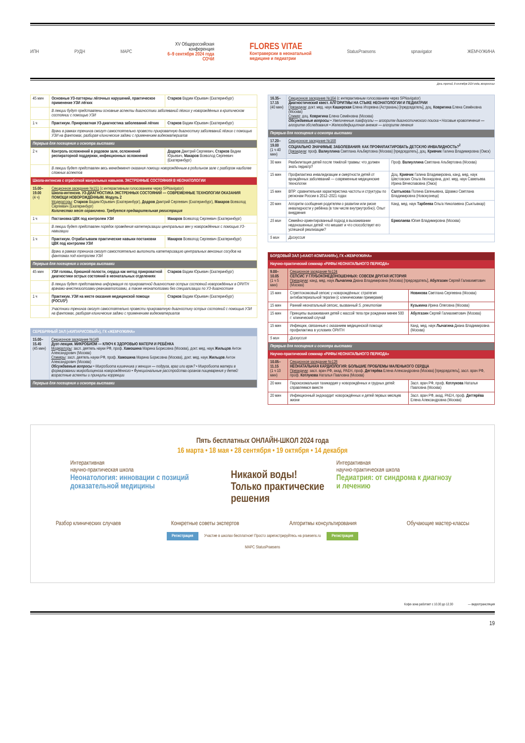ИПН РУДН МАРС
XV Общероссийская
конференция
6–9 сентября 2024 года
СОЧИ
FLORES VITAE
Контраверсии в неонатальной
медицине и педиатрии
StatusPraesens spnavigator ЖЕМЧУЖИНА
День третий, 8 сентября 2024 года, воскресенье
| 45 мин | Основные УЗ-паттерны лёгочных нарушений, практическое применение УЗИ лёгких | Старков Вадим Юрьевич (Екатеринбург) |
| | В лекции будут представлены основные аспекты диагностики заболеваний лёгких у новорождённых в критическом состоянии с помощью УЗИ | |
| 1 ч | Практикум. Прикроватная УЗ-диагностика заболеваний лёгких | Старков Вадим Юрьевич (Екатеринбург) |
| | Врачи в рамках тренинга смогут самостоятельно провести прикроватную диагностику заболеваний лёгких с помощью УЗИ на фантомах, разбирая клинические задачи с применением видеоматериалов | |
| Перерыв для посещения и осмотра выставки | | |
| 2 ч | Контроль осложнений в родовом зале, осложнений респираторной поддержки, инфекционных осложнений | Додров Дмитрий Сергеевич, Старков Вадим Юрьевич, Макаров Всеволод Сергеевич (Екатеринбург) |
| | В лекции будет представлен весь менеджмент оказания помощи новорождённым в родильном зале с разбором наиболее сложных аспектов | |
| Школа-интенсив с отработкой мануальных навыков. ЭКСТРЕННЫЕ СОСТОЯНИЯ В НЕОНАТОЛОГИИ | | |
| 15.00–19.00 (4 ч) | Секционное заседание №151 (с интерактивным голосованием через SPNavigator) Школа-интенсив. УЗ-ДИАГНОСТИКА ЭКСТРЕННЫХ СОСТОЯНИЙ — СОВРЕМЕННЫЕ ТЕХНОЛОГИИ ОКАЗАНИЯ ПОМОЩИ НОВОРОЖДЁННЫМ. Модуль 2 Модераторы : Старков Вадим Юрьевич (Екатеринбург), Додров Дмитрий Сергеевич (Екатеринбург), Макаров Всеволод Сергеевич (Екатеринбург) Количество мест ограничено. Требуется предварительная регистрация | |
| 1 ч | Постановка ЦВК под контролем УЗИ | Макаров Всеволод Сергеевич (Екатеринбург) |
| | В лекции будет представлен порядок проведения катетеризации центральных вен у новорождённых с помощью УЗ-навигации | |
| 1 ч | Практикум. Отрабатываем практические навыки постановки ЦВК под контролем УЗИ | Макаров Всеволод Сергеевич (Екатеринбург) |
| | Врачи в рамках тренинга смогут самостоятельно выполнить катетеризацию центральных венозных сосудов на фантомах под контролем УЗИ | |
| Перерыв для посещения и осмотра выставки | | |
| 45 мин | УЗИ головы, брюшной полости, сердца как метод прикроватной диагностики острых состояний в неонатальных отделениях | Старков Вадим Юрьевич (Екатеринбург) |
| | В лекции будет представлена информация по прикроватной диагностике острых состояний новорождённых в ОРИТН врачами-анестезиологами-реаниматологами, а также неонатологами без специализации по УЗ-диагностике | |
| 1 ч | Практикум. УЗИ на месте оказания медицинской помощи (POCUS*) | Старков Вадим Юрьевич (Екатеринбург) |
| | Участники тренинга смогут самостоятельно провести прикроватную диагностику острых состояний с помощью УЗИ на фантомах, разбирая клинические задачи с применением видеоматериалов | |
| СЕРЕБРЯНЫЙ ЗАЛ («КИПАРИСОВЫЙ»), ГК «ЖЕМЧУЖИНА» | |
| 15.00–15.45 (45 мин) | Секционное заседание №149 Дуэт-лекция. МИКРОБИОМ — КЛЮЧ К ЗДОРОВЬЮ МАТЕРИ И РЕБЁНКА Модераторы : засл. деятель науки РФ, проф. Хамошина Марина Борисовна (Москва), докт. мед. наук Жильцов Антон Александрович (Москва) Спикеры : засл. деятель науки РФ, проф. Хамошина Марина Борисовна (Москва), докт. мед. наук Жильцов Антон Александрович (Москва) Обсуждаемые вопросы • Микробиота кишечника у женщин — подруга, враг или врач? • Микробиота матери в формировании микробиоценоза новорождённого • Функциональные расстройства органов пищеварения у детей: возрастные аспекты и принципы коррекции |
| Перерыв для посещения и осмотра выставки | |
| 16.35–17.15 (40 мин) | Секционное заседание №164 (с интерактивным голосованием через SPNavigator) Диагностический квест. АЛГОРИТМЫ НА СТЫКЕ НЕОНАТОЛОГИИ И ПЕДИАТРИИ Президиум : докт. мед. наук Каширская Елена Игоревна (Астрахань) [председатель], доц. Ковригина Елена Семёновна (Москва) Спикер : доц. Ковригина Елена Семёновна (Москва) Обсуждаемые вопросы • Увеличенные лимфоузлы — алгоритм диагностического поиска • Носовые кровотечения — алгоритм обследования • Железодефицитная анемия — алгоритм лечения | |
| Перерыв для посещения и осмотра выставки | | |
| 17.20–19.00 (1 ч 40 мин) | Секционное заседание №168 СОЦИАЛЬНО ЗНАЧИМЫЕ ЗАБОЛЕВАНИЯ: КАК ПРОФИЛАКТИРОВАТЬ ДЕТСКУЮ ИНВАЛИДНОСТЬ?<sup>2</sup> Президиум : проф. Валиуллина Светлана Альбертовна (Москва) [председатель], доц. Кривчик Галина Владимировна (Омск) | |
| 30 мин | Реабилитация детей после тяжёлой травмы: что должен знать педиатр? | Проф. Валиуллина Светлана Альбертовна (Москва) |
| 15 мин | Профилактика инвалидизации и смертности детей от врождённых заболеваний — современные медицинские технологии | Доц. Кривчик Галина Владимировна, канд. мед. наук Шестовских Ольга Леонидовна, докт. мед. наук Савельева Ирина Вячеславовна (Омск) |
| 15 мин | ВПР: сравнительная характеристика частоты и структуры по регионам России в 2012–2021 годах | Салтыкова Полина Евгеньевна, Шрамко Светлана Владимировна (Новокузнецк) |
| 20 мин | Алгоритм сообщения родителям о развитии или риске инвалидности у ребёнка (в том числе внутриутробно). Опыт внедрения | Канд. мед. наук Тарбеева Ольга Николаевна (Сыктывкар) |
| 15 мин | Семейно-ориентированный подход в выхаживании недоношенных детей: что мешает и что способствует его успешной реализации? | Ермолаева Юлия Владимировна (Москва) |
| 5 мин | Дискуссия | |
| БОРДОВЫЙ ЗАЛ («КАЮТ-КОМПАНИЯ»), ГК «ЖЕМЧУЖИНА» | | |
| Научно-практический семинар «РИФЫ НЕОНАТАЛЬНОГО ПЕРИОДА» | | |
| 9.00–10.05 (1 ч 5 мин) | Секционное заседание №124 СЕПСИС У ГЛУБОКОНЕДОНОШЕННЫХ: СОВСЕМ ДРУГАЯ ИСТОРИЯ Президиум : канд. мед. наук Лычагина Диана Владимировна (Москва) [председатель], Абулгазин Сергей Галиахметович (Москва) | |
| 15 мин | Стрептококковый сепсис у новорождённых: стратегия антибактериальной терапии (с клиническими примерами) | Новикова Светлана Сергеевна (Москва) |
| 15 мин | Ранний неонатальный сепсис, вызванный S. pneumoniae | Кузьмина Ирина Олеговна (Москва) |
| 15 мин | Принципы выхаживания детей с массой тела при рождении менее 500 г: клинический случай | Абулгазин Сергей Галиахметович (Москва) |
| 15 мин | Инфекции, связанные с оказанием медицинской помощи: профилактика в условиях ОРИТН | Канд. мед. наук Лычагина Диана Владимировна (Москва) |
| 5 мин | Дискуссия | |
| Перерыв для посещения и осмотра выставки | | |
| Научно-практический семинар «РИФЫ НЕОНАТАЛЬНОГО ПЕРИОДА» | | |
| 10.05–11.15 (1 ч 10 мин) | Секционное заседание №128 НЕОНАТАЛЬНАЯ КАРДИОЛОГИЯ: БОЛЬШИЕ ПРОБЛЕМЫ МАЛЕНЬКОГО СЕРДЦА Президиум : засл. врач РФ, акад. РАЕН, проф. Дегтярёва Елена Александровна (Москва) [председатель], засл. врач РФ, проф. Котлукова Наталья Павловна (Москва) | |
| 20 мин | Пароксизмальная тахикардия у новорождённых и грудных детей: справляемся вместе | Засл. врач РФ, проф. Котлукова Наталья Павловна (Москва) |
| 20 мин | Инфекционный эндокардит новорождённых и детей первых месяцев жизни | Засл. врач РФ, акад. РАЕН, проф. Дегтярёва Елена Александровна (Москва) |
Пять бесплатных ОНЛАЙН-ШКОЛ 2024 года
16 марта • 18 мая • 28 сентября • 19 октября • 14 декабря
Интерактивная
научно-практическая школа
Неонатология: инновации с позиций доказательной медицины
Никакой воды!
Только практические решения
Интерактивная
научно-практическая школа
Педиатрия: от синдрома к диагнозу и лечению
Разбор клинических случаев Конкретные советы экспертов Алгоритмы консультирования Обучающие мастер-классы
Регистрация Участие в школах бесплатное! Просто зарегистрируйтесь на praesens.ru Регистрация
МАРС StatusPraesens
Кофе-зона работает с 10.30 до 12.30 — видеотрансляция
19